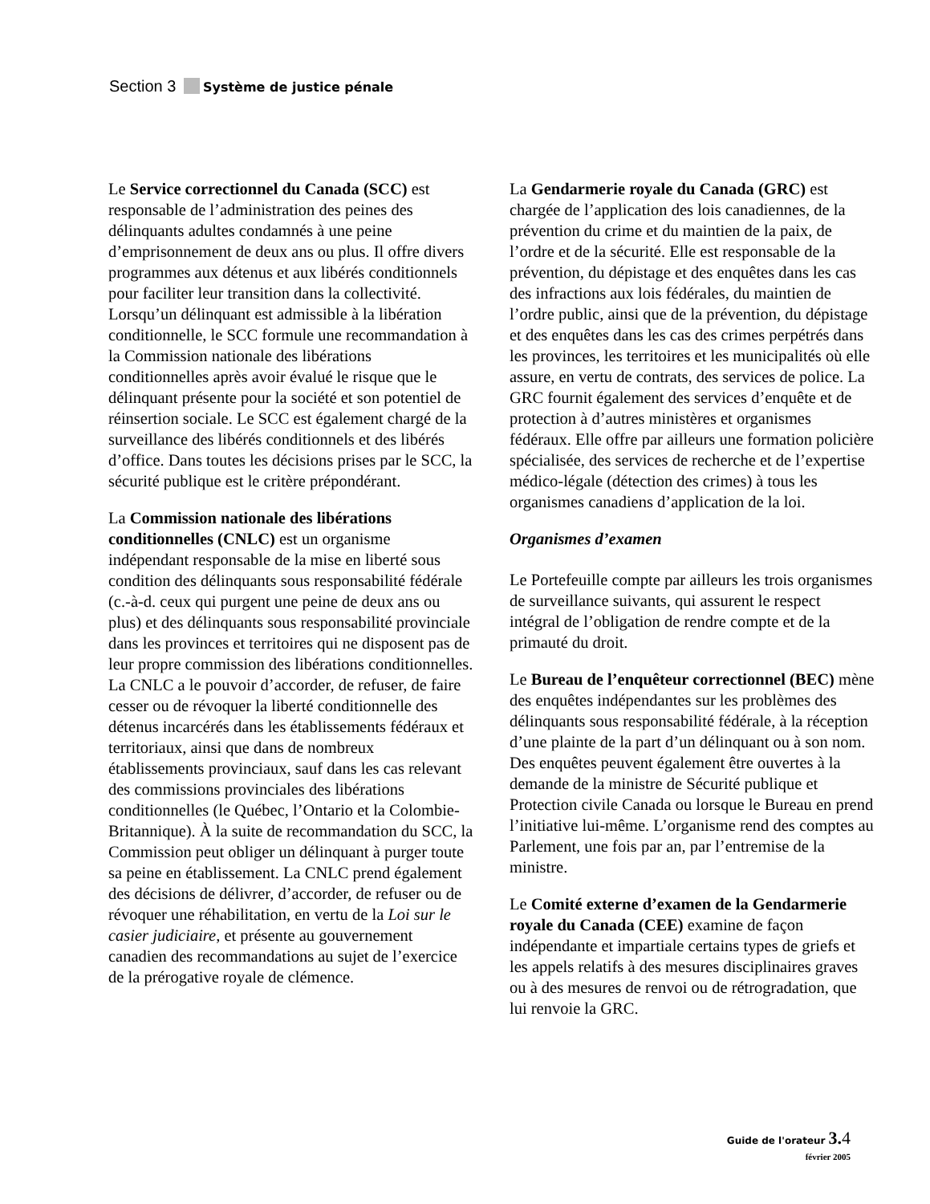Section 3 Système de justice pénale
Le Service correctionnel du Canada (SCC) est responsable de l’administration des peines des délinquants adultes condamnés à une peine d’emprisonnement de deux ans ou plus. Il offre divers programmes aux détenus et aux libérés conditionnels pour faciliter leur transition dans la collectivité. Lorsqu’un délinquant est admissible à la libération conditionnelle, le SCC formule une recommandation à la Commission nationale des libérations conditionnelles après avoir évalué le risque que le délinquant présente pour la société et son potentiel de réinsertion sociale. Le SCC est également chargé de la surveillance des libérés conditionnels et des libérés d’office. Dans toutes les décisions prises par le SCC, la sécurité publique est le critère prépondérant.
La Commission nationale des libérations conditionnelles (CNLC) est un organisme indépendant responsable de la mise en liberté sous condition des délinquants sous responsabilité fédérale (c.-à-d. ceux qui purgent une peine de deux ans ou plus) et des délinquants sous responsabilité provinciale dans les provinces et territoires qui ne disposent pas de leur propre commission des libérations conditionnelles. La CNLC a le pouvoir d’accorder, de refuser, de faire cesser ou de révoquer la liberté conditionnelle des détenus incarcérés dans les établissements fédéraux et territoriaux, ainsi que dans de nombreux établissements provinciaux, sauf dans les cas relevant des commissions provinciales des libérations conditionnelles (le Québec, l’Ontario et la Colombie-Britannique). À la suite de recommandation du SCC, la Commission peut obliger un délinquant à purger toute sa peine en établissement. La CNLC prend également des décisions de délivrer, d’accorder, de refuser ou de révoquer une réhabilitation, en vertu de la Loi sur le casier judiciaire, et présente au gouvernement canadien des recommandations au sujet de l’exercice de la prérogative royale de clémence.
La Gendarmerie royale du Canada (GRC) est chargée de l’application des lois canadiennes, de la prévention du crime et du maintien de la paix, de l’ordre et de la sécurité. Elle est responsable de la prévention, du dépistage et des enquêtes dans les cas des infractions aux lois fédérales, du maintien de l’ordre public, ainsi que de la prévention, du dépistage et des enquêtes dans les cas des crimes perpétrés dans les provinces, les territoires et les municipalités où elle assure, en vertu de contrats, des services de police. La GRC fournit également des services d’enquête et de protection à d’autres ministères et organismes fédéraux. Elle offre par ailleurs une formation policière spécialisée, des services de recherche et de l’expertise médico-légale (détection des crimes) à tous les organismes canadiens d’application de la loi.
Organismes d’examen
Le Portefeuille compte par ailleurs les trois organismes de surveillance suivants, qui assurent le respect intégral de l’obligation de rendre compte et de la primauté du droit.
Le Bureau de l’enquêteur correctionnel (BEC) mène des enquêtes indépendantes sur les problèmes des délinquants sous responsabilité fédérale, à la réception d’une plainte de la part d’un délinquant ou à son nom. Des enquêtes peuvent également être ouvertes à la demande de la ministre de Sécurité publique et Protection civile Canada ou lorsque le Bureau en prend l’initiative lui-même. L’organisme rend des comptes au Parlement, une fois par an, par l’entremise de la ministre.
Le Comité externe d’examen de la Gendarmerie royale du Canada (CEE) examine de façon indépendante et impartiale certains types de griefs et les appels relatifs à des mesures disciplinaires graves ou à des mesures de renvoi ou de rétrogradation, que lui renvoie la GRC.
Guide de l'orateur 3. 4
février 2005